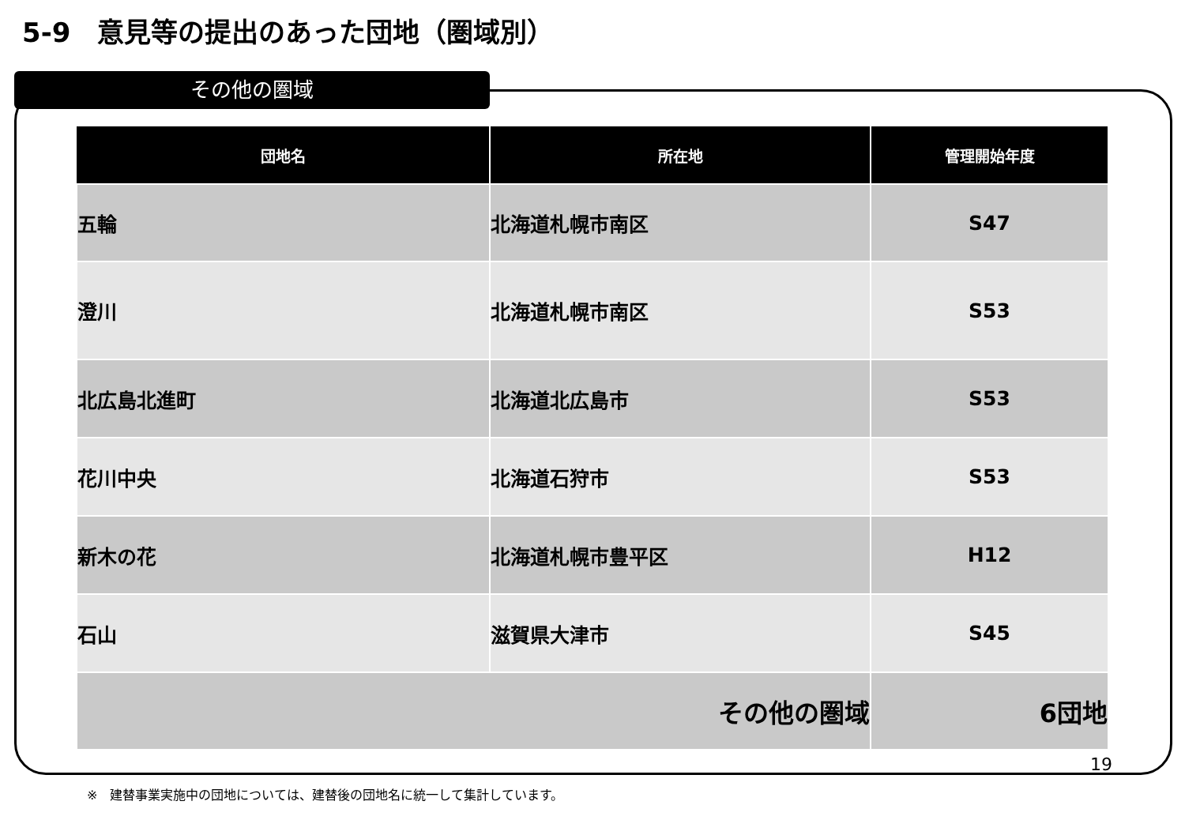5-9　意見等の提出のあった団地（圏域別）
その他の圏域
| 団地名 | 所在地 | 管理開始年度 |
| --- | --- | --- |
| 五輪 | 北海道札幌市南区 | S47 |
| 澄川 | 北海道札幌市南区 | S53 |
| 北広島北進町 | 北海道北広島市 | S53 |
| 花川中央 | 北海道石狩市 | S53 |
| 新木の花 | 北海道札幌市豊平区 | H12 |
| 石山 | 滋賀県大津市 | S45 |
| その他の圏域 | | 6団地 |
19
※　建替事業実施中の団地については、建替後の団地名に統一して集計しています。